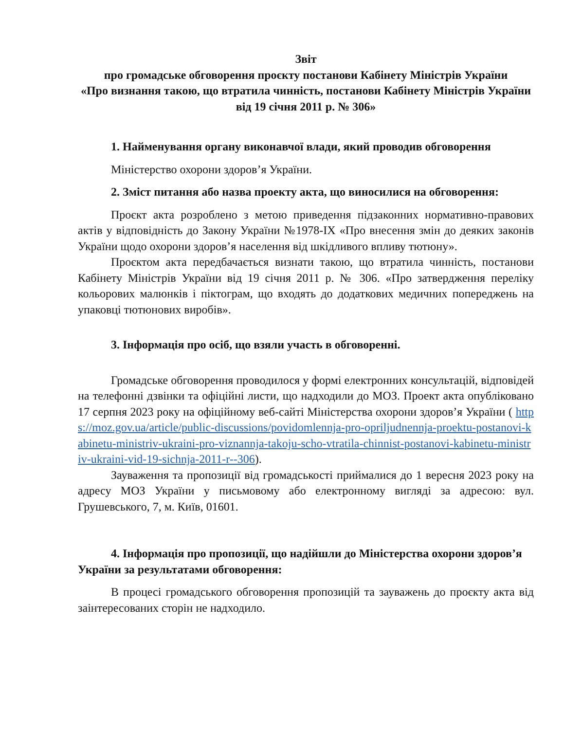Звіт
про громадське обговорення проєкту постанови Кабінету Міністрів України
«Про визнання такою, що втратила чинність, постанови Кабінету Міністрів України від 19 січня 2011 р. № 306»
1. Найменування органу виконавчої влади, який проводив обговорення
Міністерство охорони здоров’я України.
2. Зміст питання або назва проекту акта, що виносилися на обговорення:
Проєкт акта розроблено з метою приведення підзаконних нормативно-правових актів у відповідність до Закону України №1978-IX «Про внесення змін до деяких законів України щодо охорони здоров’я населення від шкідливого впливу тютюну».
Проєктом акта передбачається визнати такою, що втратила чинність, постанови Кабінету Міністрів України від 19 січня 2011 р. № 306. «Про затвердження переліку кольорових малюнків і піктограм, що входять до додаткових медичних попереджень на упаковці тютюнових виробів».
3. Інформація про осіб, що взяли участь в обговоренні.
Громадське обговорення проводилося у формі електронних консультацій, відповідей на телефонні дзвінки та офіційні листи, що надходили до МОЗ. Проект акта опубліковано 17 серпня 2023 року на офіційному веб-сайті Міністерства охорони здоров’я України ( https://moz.gov.ua/article/public-discussions/povidomlennja-pro-opriljudnennja-proektu-postanovi-kabinetu-ministriv-ukraini-pro-viznannja-takoju-scho-vtratila-chinnist-postanovi-kabinetu-ministriv-ukraini-vid-19-sichnja-2011-r--306).
Зауваження та пропозиції від громадськості приймалися до 1 вересня 2023 року на адресу МОЗ України у письмовому або електронному вигляді за адресою: вул. Грушевського, 7, м. Київ, 01601.
4. Інформація про пропозиції, що надійшли до Міністерства охорони здоров’я України за результатами обговорення:
В процесі громадського обговорення пропозицій та зауважень до проєкту акта від заінтересованих сторін не надходило.